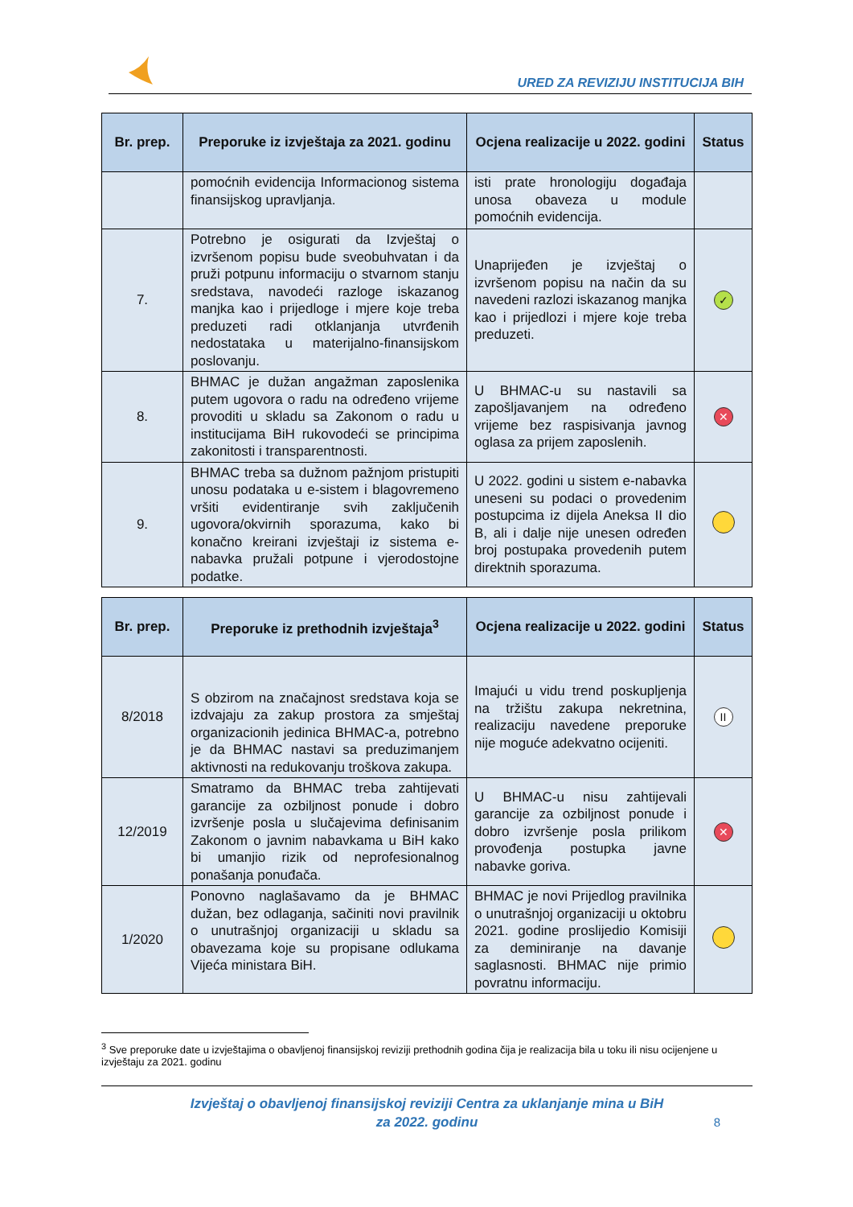URED ZA REVIZIJU INSTITUCIJA BIH
| Br. prep. | Preporuke iz izvještaja za 2021. godinu | Ocjena realizacije u 2022. godini | Status |
| --- | --- | --- | --- |
| | pomoćnih evidencija Informacionog sistema finansijskog upravljanja. | isti prate hronologiju događaja unosa obaveza u module pomoćnih evidencija. | |
| 7. | Potrebno je osigurati da Izvještaj o izvršenom popisu bude sveobuhvatan i da pruži potpunu informaciju o stvarnom stanju sredstava, navodeći razloge iskazanog manjka kao i prijedloge i mjere koje treba preduzeti radi otklanjanja utvrđenih nedostataka u materijalno-finansijskom poslovanju. | Unaprijeđen je izvještaj o izvršenom popisu na način da su navedeni razlozi iskazanog manjka kao i prijedlozi i mjere koje treba preduzeti. | ✓ |
| 8. | BHMAC je dužan angažman zaposlenika putem ugovora o radu na određeno vrijeme provoditi u skladu sa Zakonom o radu u institucijama BiH rukovodeći se principima zakonitosti i transparentnosti. | U BHMAC-u su nastavili sa zapošljavanjem na određeno vrijeme bez raspisivanja javnog oglasa za prijem zaposlenih. | ✕ |
| 9. | BHMAC treba sa dužnom pažnjom pristupiti unosu podataka u e-sistem i blagovremeno vršiti evidentiranje svih zaključenih ugovora/okvirnih sporazuma, kako bi konačno kreirani izvještaji iz sistema e-nabavka pružali potpune i vjerodostojne podatke. | U 2022. godini u sistem e-nabavka uneseni su podaci o provedenim postupcima iz dijela Aneksa II dio B, ali i dalje nije unesen određen broj postupaka provedenih putem direktnih sporazuma. | |
| Br. prep. | Preporuke iz prethodnih izvještaja<sup>3</sup> | Ocjena realizacije u 2022. godini | Status |
| --- | --- | --- | --- |
| 8/2018 | S obzirom na značajnost sredstava koja se izdvajaju za zakup prostora za smještaj organizacionih jedinica BHMAC-a, potrebno je da BHMAC nastavi sa preduzimanjem aktivnosti na redukovanju troškova zakupa. | Imajući u vidu trend poskupljenja na tržištu zakupa nekretnina, realizaciju navedene preporuke nije moguće adekvatno ocijeniti. | II |
| 12/2019 | Smatramo da BHMAC treba zahtijevati garancije za ozbiljnost ponude i dobro izvršenje posla u slučajevima definisanim Zakonom o javnim nabavkama u BiH kako bi umanjio rizik od neprofesionalnog ponašanja ponuđača. | U BHMAC-u nisu zahtijevali garancije za ozbiljnost ponude i dobro izvršenje posla prilikom provođenja postupka javne nabavke goriva. | ✕ |
| 1/2020 | Ponovno naglašavamo da je BHMAC dužan, bez odlaganja, sačiniti novi pravilnik o unutrašnjoj organizaciji u skladu sa obavezama koje su propisane odlukama Vijeća ministara BiH. | BHMAC je novi Prijedlog pravilnika o unutrašnjoj organizaciji u oktobru 2021. godine proslijedio Komisiji za deminiranje na davanje saglasnosti. BHMAC nije primio povratnu informaciju. | |
<sup>3</sup> Sve preporuke date u izvještajima o obavljenoj finansijskoj reviziji prethodnih godina čija je realizacija bila u toku ili nisu ocijenjene u izvještaju za 2021. godinu
Izvještaj o obavljenoj finansijskoj reviziji Centra za uklanjanje mina u BiH
za 2022. godinu
8